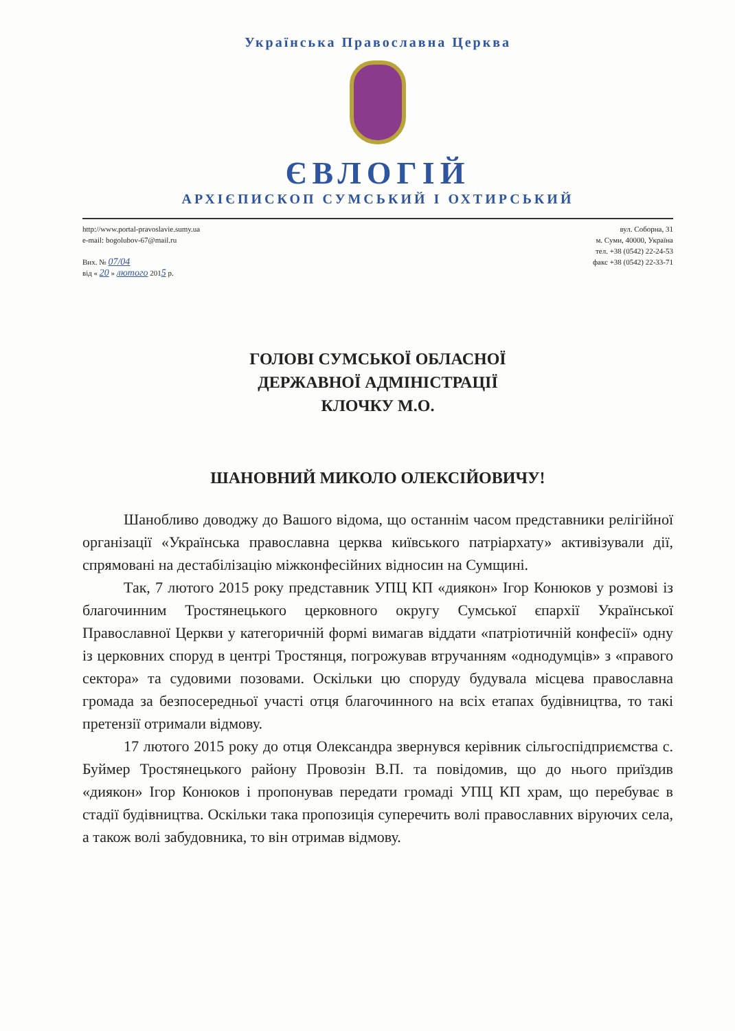Українська Православна Церква
ЄВЛОГІЙ
АРХІЄПИСКОП СУМСЬКИЙ І ОХТИРСЬКИЙ
http://www.portal-pravoslavie.sumy.ua
e-mail: bogolubov-67@mail.ru
Вих. № 07/04
від « 20 » лютого 2015 р.
вул. Соборна, 31
м. Суми, 40000, Україна
тел. +38 (0542) 22-24-53
факс +38 (0542) 22-33-71
ГОЛОВІ СУМСЬКОЇ ОБЛАСНОЇ
ДЕРЖАВНОЇ АДМІНІСТРАЦІЇ
КЛОЧКУ М.О.
ШАНОВНИЙ МИКОЛО ОЛЕКСІЙОВИЧУ!
Шанобливо доводжу до Вашого відома, що останнім часом представники релігійної організації «Українська православна церква київського патріархату» активізували дії, спрямовані на дестабілізацію міжконфесійних відносин на Сумщині.
Так, 7 лютого 2015 року представник УПЦ КП «диякон» Ігор Конюков у розмові із благочинним Тростянецького церковного округу Сумської єпархії Української Православної Церкви у категоричній формі вимагав віддати «патріотичній конфесії» одну із церковних споруд в центрі Тростянця, погрожував втручанням «однодумців» з «правого сектора» та судовими позовами. Оскільки цю споруду будувала місцева православна громада за безпосередньої участі отця благочинного на всіх етапах будівництва, то такі претензії отримали відмову.
17 лютого 2015 року до отця Олександра звернувся керівник сільгоспідприємства с. Буймер Тростянецького району Провозін В.П. та повідомив, що до нього приїздив «диякон» Ігор Конюков і пропонував передати громаді УПЦ КП храм, що перебуває в стадії будівництва. Оскільки така пропозиція суперечить волі православних віруючих села, а також волі забудовника, то він отримав відмову.